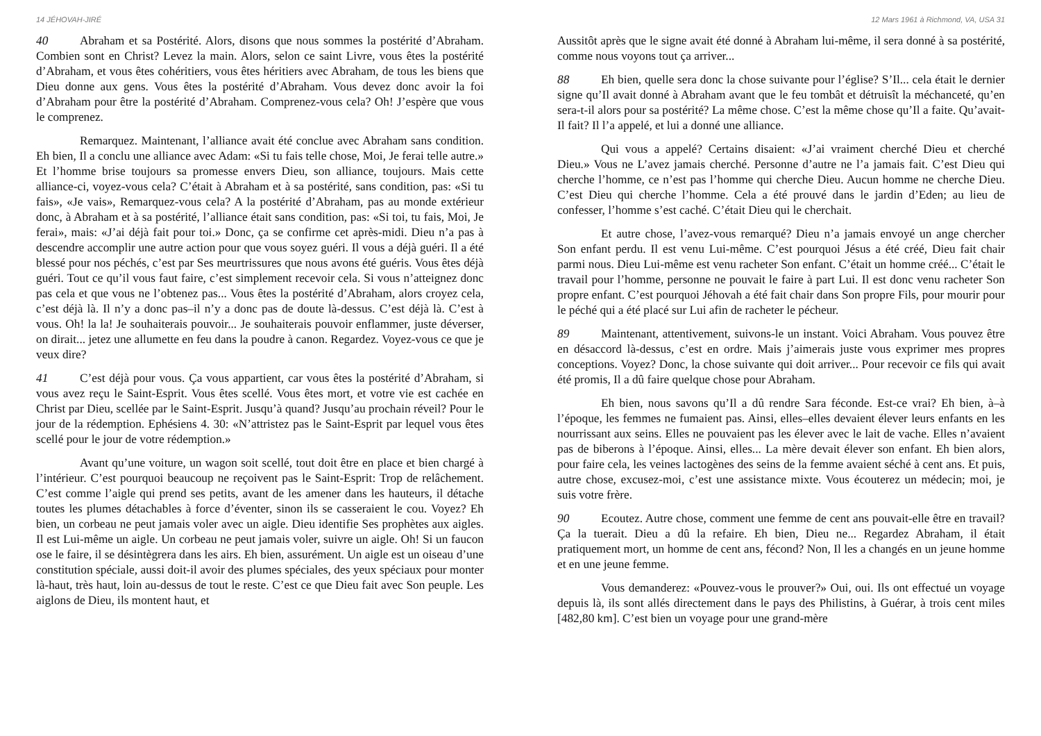14 JÉHOVAH-JIRÉ
40 Abraham et sa Postérité. Alors, disons que nous sommes la postérité d’Abraham. Combien sont en Christ? Levez la main. Alors, selon ce saint Livre, vous êtes la postérité d’Abraham, et vous êtes cohéritiers, vous êtes héritiers avec Abraham, de tous les biens que Dieu donne aux gens. Vous êtes la postérité d’Abraham. Vous devez donc avoir la foi d’Abraham pour être la postérité d’Abraham. Comprenez-vous cela? Oh! J’espère que vous le comprenez.
Remarquez. Maintenant, l’alliance avait été conclue avec Abraham sans condition. Eh bien, Il a conclu une alliance avec Adam: «Si tu fais telle chose, Moi, Je ferai telle autre.» Et l’homme brise toujours sa promesse envers Dieu, son alliance, toujours. Mais cette alliance-ci, voyez-vous cela? C’était à Abraham et à sa postérité, sans condition, pas: «Si tu fais», «Je vais», Remarquez-vous cela? A la postérité d’Abraham, pas au monde extérieur donc, à Abraham et à sa postérité, l’alliance était sans condition, pas: «Si toi, tu fais, Moi, Je ferai», mais: «J’ai déjà fait pour toi.» Donc, ça se confirme cet après-midi. Dieu n’a pas à descendre accomplir une autre action pour que vous soyez guéri. Il vous a déjà guéri. Il a été blessé pour nos péchés, c’est par Ses meurtrissures que nous avons été guéris. Vous êtes déjà guéri. Tout ce qu’il vous faut faire, c’est simplement recevoir cela. Si vous n’atteignez donc pas cela et que vous ne l’obtenez pas... Vous êtes la postérité d’Abraham, alors croyez cela, c’est déjà là. Il n’y a donc pas–il n’y a donc pas de doute là-dessus. C’est déjà là. C’est à vous. Oh! la la! Je souhaiterais pouvoir... Je souhaiterais pouvoir enflammer, juste déverser, on dirait... jetez une allumette en feu dans la poudre à canon. Regardez. Voyez-vous ce que je veux dire?
41 C’est déjà pour vous. Ça vous appartient, car vous êtes la postérité d’Abraham, si vous avez reçu le Saint-Esprit. Vous êtes scellé. Vous êtes mort, et votre vie est cachée en Christ par Dieu, scellée par le Saint-Esprit. Jusqu’à quand? Jusqu’au prochain réveil? Pour le jour de la rédemption. Ephésiens 4. 30: «N’attristez pas le Saint-Esprit par lequel vous êtes scellé pour le jour de votre rédemption.»
Avant qu’une voiture, un wagon soit scellé, tout doit être en place et bien chargé à l’intérieur. C’est pourquoi beaucoup ne reçoivent pas le Saint-Esprit: Trop de relâchement. C’est comme l’aigle qui prend ses petits, avant de les amener dans les hauteurs, il détache toutes les plumes détachables à force d’éventer, sinon ils se casseraient le cou. Voyez? Eh bien, un corbeau ne peut jamais voler avec un aigle. Dieu identifie Ses prophètes aux aigles. Il est Lui-même un aigle. Un corbeau ne peut jamais voler, suivre un aigle. Oh! Si un faucon ose le faire, il se désintègrera dans les airs. Eh bien, assurément. Un aigle est un oiseau d’une constitution spéciale, aussi doit-il avoir des plumes spéciales, des yeux spéciaux pour monter là-haut, très haut, loin au-dessus de tout le reste. C’est ce que Dieu fait avec Son peuple. Les aiglons de Dieu, ils montent haut, et
12 Mars 1961 à Richmond, VA, USA 31
Aussitôt après que le signe avait été donné à Abraham lui-même, il sera donné à sa postérité, comme nous voyons tout ça arriver...
88 Eh bien, quelle sera donc la chose suivante pour l’église? S’Il... cela était le dernier signe qu’Il avait donné à Abraham avant que le feu tombât et détruisît la méchanceté, qu’en sera-t-il alors pour sa postérité? La même chose. C’est la même chose qu’Il a faite. Qu’avait-Il fait? Il l’a appelé, et lui a donné une alliance.
Qui vous a appelé? Certains disaient: «J’ai vraiment cherché Dieu et cherché Dieu.» Vous ne L’avez jamais cherché. Personne d’autre ne l’a jamais fait. C’est Dieu qui cherche l’homme, ce n’est pas l’homme qui cherche Dieu. Aucun homme ne cherche Dieu. C’est Dieu qui cherche l’homme. Cela a été prouvé dans le jardin d’Eden; au lieu de confesser, l’homme s’est caché. C’était Dieu qui le cherchait.
Et autre chose, l’avez-vous remarqué? Dieu n’a jamais envoyé un ange chercher Son enfant perdu. Il est venu Lui-même. C’est pourquoi Jésus a été créé, Dieu fait chair parmi nous. Dieu Lui-même est venu racheter Son enfant. C’était un homme créé... C’était le travail pour l’homme, personne ne pouvait le faire à part Lui. Il est donc venu racheter Son propre enfant. C’est pourquoi Jéhovah a été fait chair dans Son propre Fils, pour mourir pour le péché qui a été placé sur Lui afin de racheter le pécheur.
89 Maintenant, attentivement, suivons-le un instant. Voici Abraham. Vous pouvez être en désaccord là-dessus, c’est en ordre. Mais j’aimerais juste vous exprimer mes propres conceptions. Voyez? Donc, la chose suivante qui doit arriver... Pour recevoir ce fils qui avait été promis, Il a dû faire quelque chose pour Abraham.
Eh bien, nous savons qu’Il a dû rendre Sara féconde. Est-ce vrai? Eh bien, à–à l’époque, les femmes ne fumaient pas. Ainsi, elles–elles devaient élever leurs enfants en les nourrissant aux seins. Elles ne pouvaient pas les élever avec le lait de vache. Elles n’avaient pas de biberons à l’époque. Ainsi, elles... La mère devait élever son enfant. Eh bien alors, pour faire cela, les veines lactogènes des seins de la femme avaient séché à cent ans. Et puis, autre chose, excusez-moi, c’est une assistance mixte. Vous écouterez un médecin; moi, je suis votre frère.
90 Ecoutez. Autre chose, comment une femme de cent ans pouvait-elle être en travail? Ça la tuerait. Dieu a dû la refaire. Eh bien, Dieu ne... Regardez Abraham, il était pratiquement mort, un homme de cent ans, fécond? Non, Il les a changés en un jeune homme et en une jeune femme.
Vous demanderez: «Pouvez-vous le prouver?» Oui, oui. Ils ont effectué un voyage depuis là, ils sont allés directement dans le pays des Philistins, à Guérar, à trois cent miles [482,80 km]. C’est bien un voyage pour une grand-mère